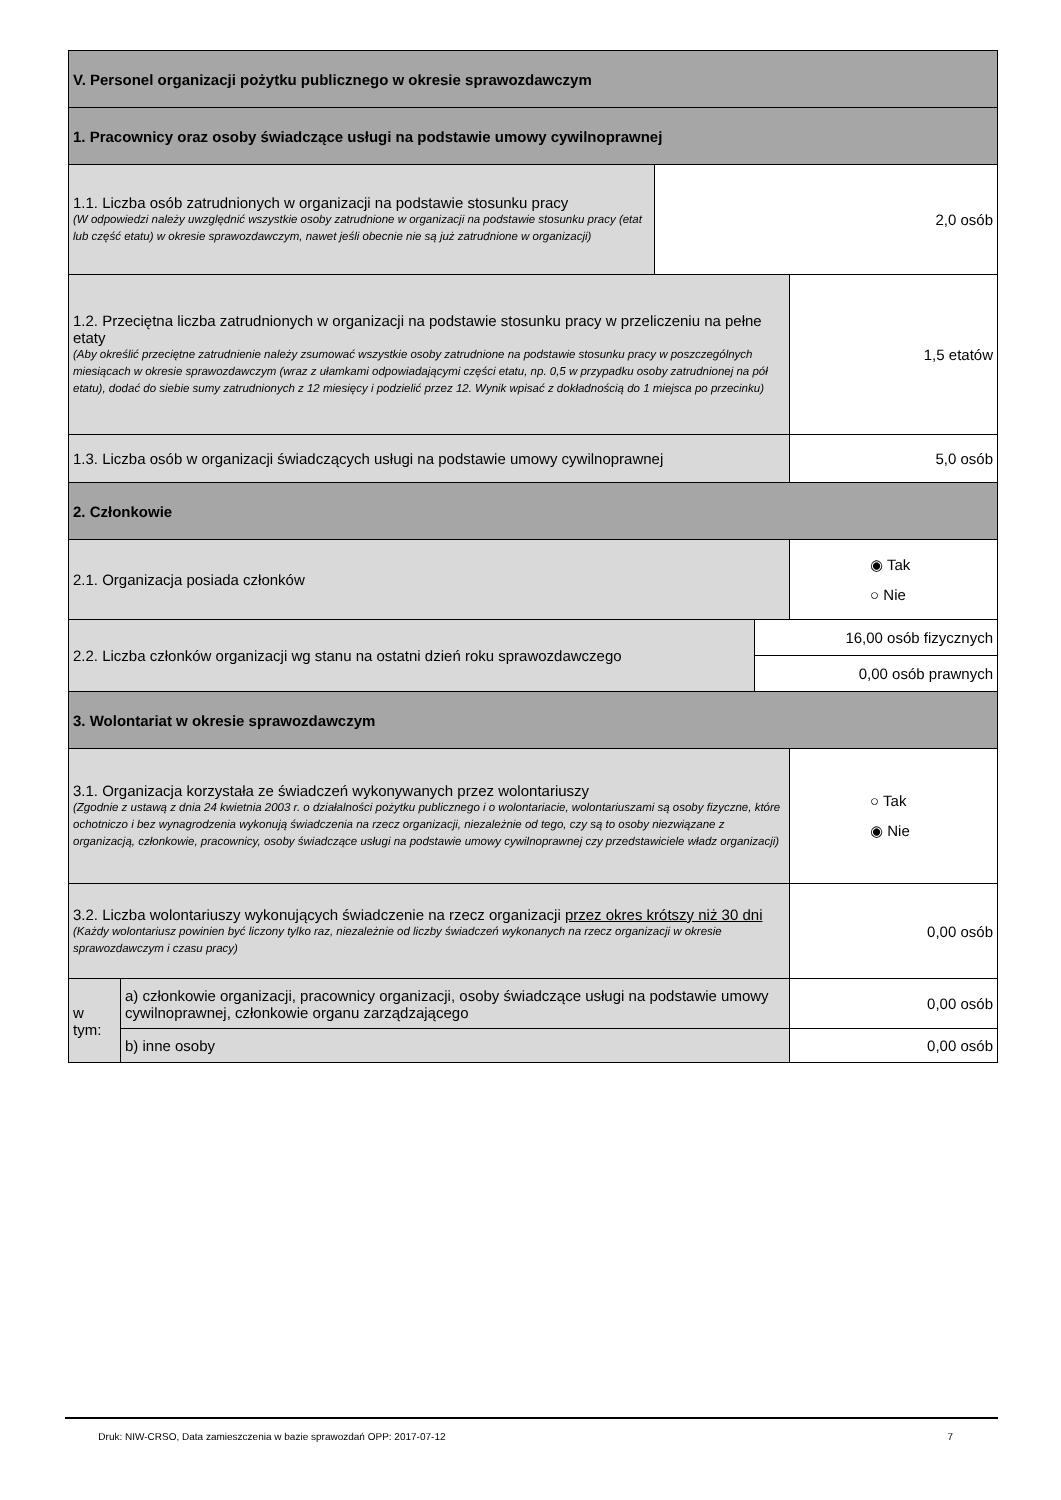| V. Personel organizacji pożytku publicznego w okresie sprawozdawczym | | | | |
| 1. Pracownicy oraz osoby świadczące usługi na podstawie umowy cywilnoprawnej | | | | |
| 1.1. Liczba osób zatrudnionych w organizacji na podstawie stosunku pracy (W odpowiedzi należy uwzględnić wszystkie osoby zatrudnione w organizacji na podstawie stosunku pracy (etat lub część etatu) w okresie sprawozdawczym, nawet jeśli obecnie nie są już zatrudnione w organizacji) | | 2,0 osób | | |
| 1.2. Przeciętna liczba zatrudnionych w organizacji na podstawie stosunku pracy w przeliczeniu na pełne etaty (Aby określić przeciętne zatrudnienie należy zsumować wszystkie osoby zatrudnione na podstawie stosunku pracy w poszczególnych miesiącach w okresie sprawozdawczym (wraz z ułamkami odpowiadającymi części etatu, np. 0,5 w przypadku osoby zatrudnionej na pół etatu), dodać do siebie sumy zatrudnionych z 12 miesięcy i podzielić przez 12. Wynik wpisać z dokładnością do 1 miejsca po przecinku) | | | | 1,5 etatów |
| 1.3. Liczba osób w organizacji świadczących usługi na podstawie umowy cywilnoprawnej | | | | 5,0 osób |
| 2. Członkowie | | | | |
| 2.1. Organizacja posiada członków | | | | ◉ Tak ○ Nie |
| 2.2. Liczba członków organizacji wg stanu na ostatni dzień roku sprawozdawczego | | | 16,00 osób fizycznych | |
| | | | 0,00 osób prawnych | |
| 3. Wolontariat w okresie sprawozdawczym | | | | |
| 3.1. Organizacja korzystała ze świadczeń wykonywanych przez wolontariuszy (Zgodnie z ustawą z dnia 24 kwietnia 2003 r. o działalności pożytku publicznego i o wolontariacie, wolontariuszami są osoby fizyczne, które ochotniczo i bez wynagrodzenia wykonują świadczenia na rzecz organizacji, niezależnie od tego, czy są to osoby niezwiązane z organizacją, członkowie, pracownicy, osoby świadczące usługi na podstawie umowy cywilnoprawnej czy przedstawiciele władz organizacji) | | | | ○ Tak ◉ Nie |
| 3.2. Liczba wolontariuszy wykonujących świadczenie na rzecz organizacji przez okres krótszy niż 30 dni (Każdy wolontariusz powinien być liczony tylko raz, niezależnie od liczby świadczeń wykonanych na rzecz organizacji w okresie sprawozdawczym i czasu pracy) | | | | 0,00 osób |
| w tym: | a) członkowie organizacji, pracownicy organizacji, osoby świadczące usługi na podstawie umowy cywilnoprawnej, członkowie organu zarządzającego | | | 0,00 osób |
| | b) inne osoby | | | 0,00 osób |
Druk: NIW-CRSO, Data zamieszczenia w bazie sprawozdań OPP: 2017-07-12 7